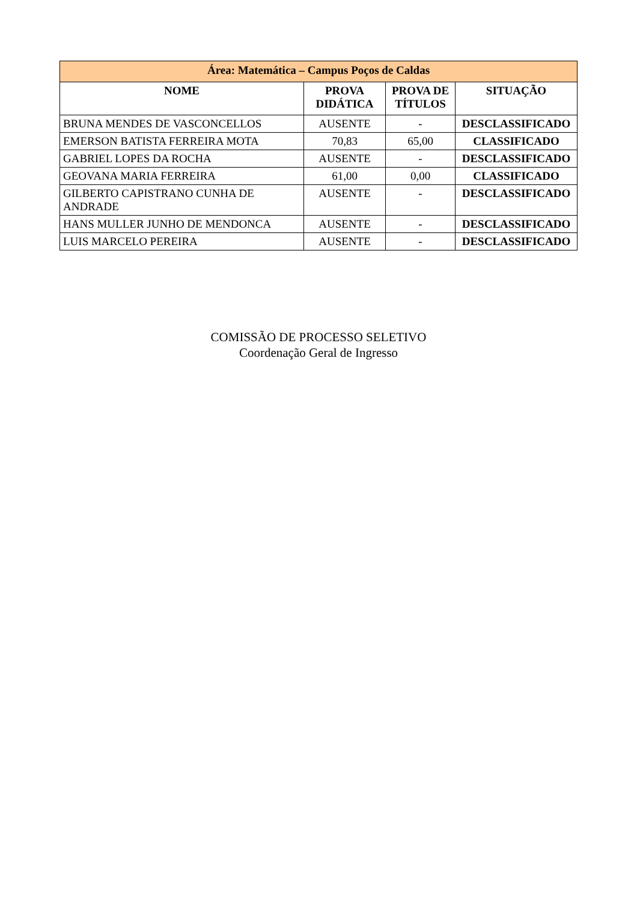| Área: Matemática – Campus Poços de Caldas | | | |
| --- | --- | --- | --- |
| NOME | PROVA DIDÁTICA | PROVA DE TÍTULOS | SITUAÇÃO |
| BRUNA MENDES DE VASCONCELLOS | AUSENTE | - | DESCLASSIFICADO |
| EMERSON BATISTA FERREIRA MOTA | 70,83 | 65,00 | CLASSIFICADO |
| GABRIEL LOPES DA ROCHA | AUSENTE | - | DESCLASSIFICADO |
| GEOVANA MARIA FERREIRA | 61,00 | 0,00 | CLASSIFICADO |
| GILBERTO CAPISTRANO CUNHA DE ANDRADE | AUSENTE | - | DESCLASSIFICADO |
| HANS MULLER JUNHO DE MENDONCA | AUSENTE | - | DESCLASSIFICADO |
| LUIS MARCELO PEREIRA | AUSENTE | - | DESCLASSIFICADO |
COMISSÃO DE PROCESSO SELETIVO
Coordenação Geral de Ingresso